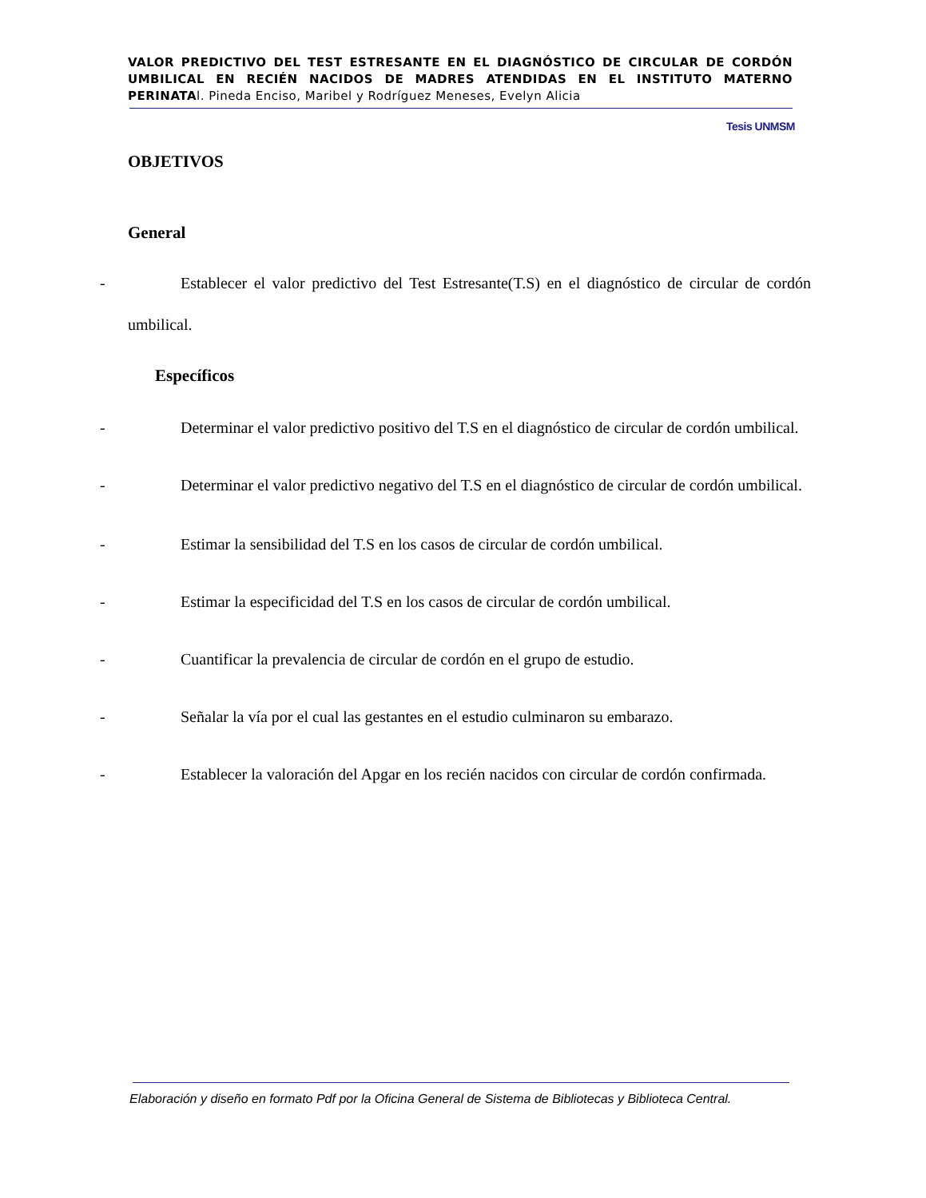VALOR PREDICTIVO DEL TEST ESTRESANTE EN EL DIAGNÓSTICO DE CIRCULAR DE CORDÓN UMBILICAL EN RECIÉN NACIDOS DE MADRES ATENDIDAS EN EL INSTITUTO MATERNO PERINATAl. Pineda Enciso, Maribel y Rodríguez Meneses, Evelyn Alicia
Tesis UNMSM
OBJETIVOS
General
-
Establecer el valor predictivo del Test Estresante(T.S) en el diagnóstico de circular de cordón umbilical.
Específicos
-
Determinar el valor predictivo positivo del T.S en el diagnóstico de circular de cordón umbilical.
-
Determinar el valor predictivo negativo del T.S en el diagnóstico de circular de cordón umbilical.
-
Estimar la sensibilidad del T.S en los casos de circular de cordón umbilical.
-
Estimar la especificidad del T.S en los casos de circular de cordón umbilical.
-
Cuantificar la prevalencia de circular de cordón en el grupo de estudio.
-
Señalar la vía por el cual las gestantes en el estudio culminaron su embarazo.
-
Establecer la valoración del Apgar en los recién nacidos con circular de cordón confirmada.
Elaboración y diseño en formato Pdf por la Oficina General de Sistema de Bibliotecas y Biblioteca Central.